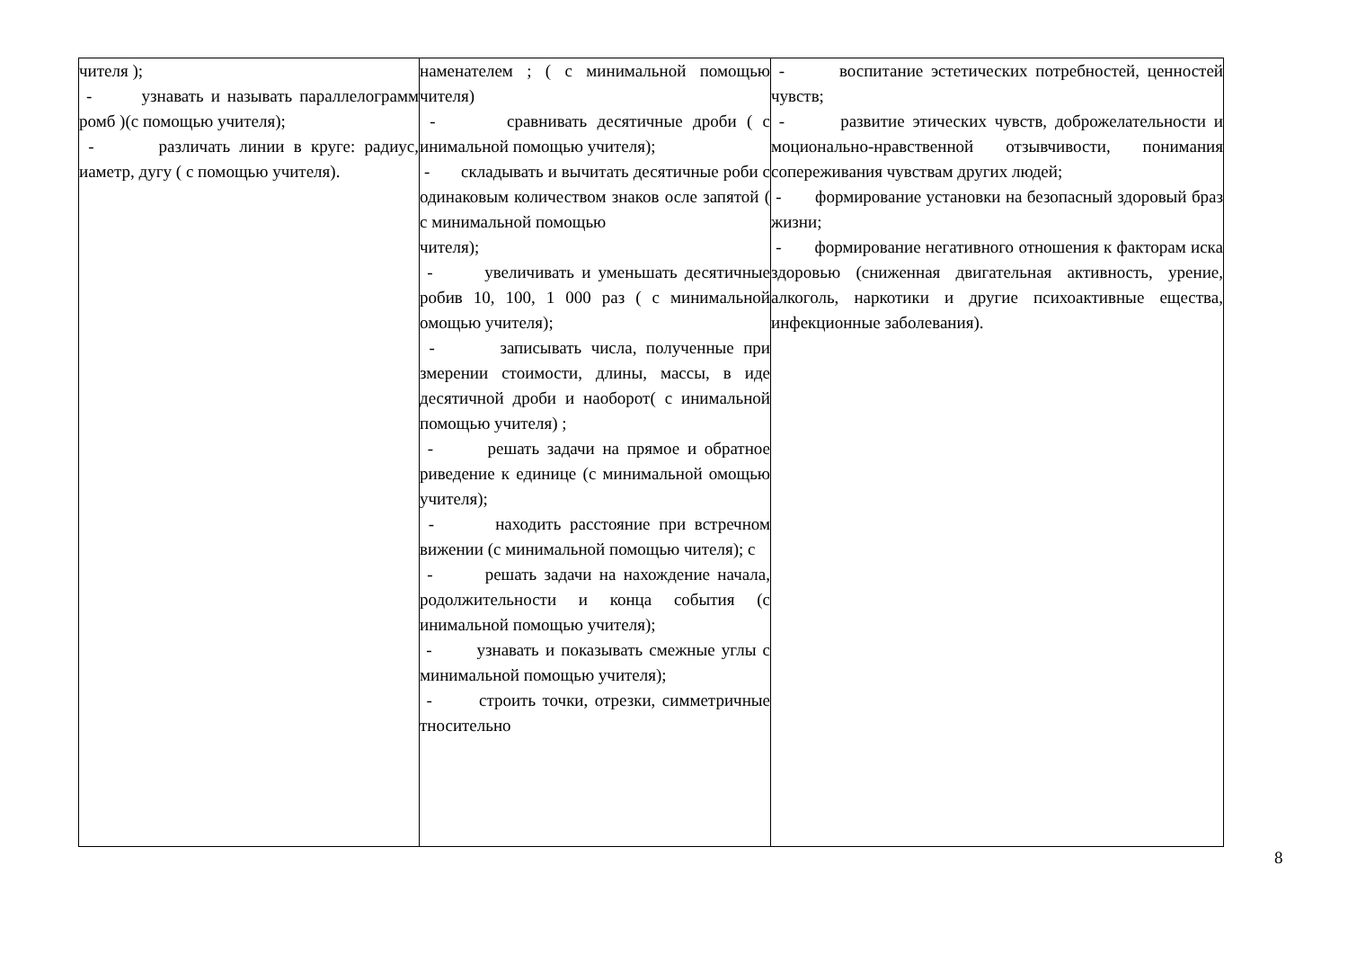| чителя ); - узнавать и называть параллелограмм ромб )(с помощью учителя); - различать линии в круге: радиус, иаметр, дугу ( с помощью учителя). | наменателем ; ( с минимальной помощью чителя) - сравнивать десятичные дроби ( с инимальной помощью учителя); - складывать и вычитать десятичные роби с одинаковым количеством знаков осле запятой ( с минимальной помощью чителя); - увеличивать и уменьшать десятичные робив 10, 100, 1 000 раз ( с минимальной омощью учителя); - записывать числа, полученные при змерении стоимости, длины, массы, в иде десятичной дроби и наоборот( с инимальной помощью учителя) ; - решать задачи на прямое и обратное риведение к единице (с минимальной омощью учителя); - находить расстояние при встречном вижении (с минимальной помощью чителя); с - решать задачи на нахождение начала, родолжительности и конца события (с инимальной помощью учителя); - узнавать и показывать смежные углы с минимальной помощью учителя); - строить точки, отрезки, симметричные тносительно | - воспитание эстетических потребностей, ценностей чувств; - развитие этических чувств, доброжелательности и моционально-нравственной отзывчивости, понимания сопереживания чувствам других людей; - формирование установки на безопасный здоровый браз жизни; - формирование негативного отношения к факторам иска здоровью (сниженная двигательная активность, урение, алкоголь, наркотики и другие психоактивные ещества, инфекционные заболевания). |
8